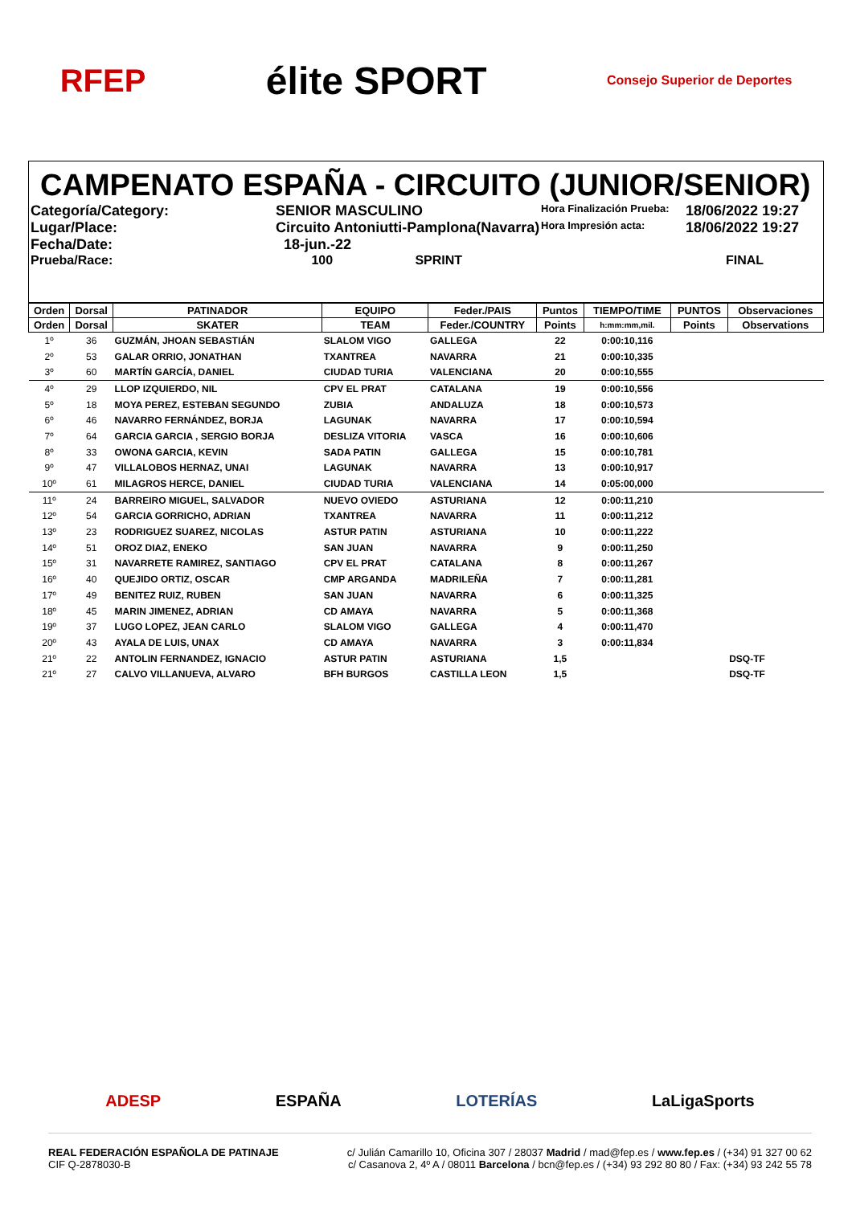RFEP élite SPORT Consejo Superior de Deportes
CAMPENATO ESPAÑA - CIRCUITO (JUNIOR/SENIOR)
Categoría/Category:
SENIOR MASCULINO
Hora Finalización Prueba:
18/06/2022 19:27
Lugar/Place:
Circuito Antoniutti-Pamplona(Navarra)
Hora Impresión acta:
18/06/2022 19:27
Fecha/Date:
18-jun.-22
Prueba/Race:
100 SPRINT
FINAL
| Orden | Dorsal | PATINADOR | EQUIPO | Feder./PAIS | Puntos | TIEMPO/TIME | PUNTOS | Observaciones |
| --- | --- | --- | --- | --- | --- | --- | --- | --- |
| Orden | Dorsal | SKATER | TEAM | Feder./COUNTRY | Points | h:mm:mm,mil. | Points | Observations |
| 1º | 36 | GUZMÁN, JHOAN SEBASTIÁN | SLALOM VIGO | GALLEGA | 22 | 0:00:10,116 | | |
| 2º | 53 | GALAR ORRIO, JONATHAN | TXANTREA | NAVARRA | 21 | 0:00:10,335 | | |
| 3º | 60 | MARTÍN GARCÍA, DANIEL | CIUDAD TURIA | VALENCIANA | 20 | 0:00:10,555 | | |
| 4º | 29 | LLOP IZQUIERDO, NIL | CPV EL PRAT | CATALANA | 19 | 0:00:10,556 | | |
| 5º | 18 | MOYA PEREZ, ESTEBAN SEGUNDO | ZUBIA | ANDALUZA | 18 | 0:00:10,573 | | |
| 6º | 46 | NAVARRO FERNÁNDEZ, BORJA | LAGUNAK | NAVARRA | 17 | 0:00:10,594 | | |
| 7º | 64 | GARCIA GARCIA , SERGIO BORJA | DESLIZA VITORIA | VASCA | 16 | 0:00:10,606 | | |
| 8º | 33 | OWONA GARCIA, KEVIN | SADA PATIN | GALLEGA | 15 | 0:00:10,781 | | |
| 9º | 47 | VILLALOBOS HERNAZ, UNAI | LAGUNAK | NAVARRA | 13 | 0:00:10,917 | | |
| 10º | 61 | MILAGROS HERCE, DANIEL | CIUDAD TURIA | VALENCIANA | 14 | 0:05:00,000 | | |
| 11º | 24 | BARREIRO MIGUEL, SALVADOR | NUEVO OVIEDO | ASTURIANA | 12 | 0:00:11,210 | | |
| 12º | 54 | GARCIA GORRICHO, ADRIAN | TXANTREA | NAVARRA | 11 | 0:00:11,212 | | |
| 13º | 23 | RODRIGUEZ SUAREZ, NICOLAS | ASTUR PATIN | ASTURIANA | 10 | 0:00:11,222 | | |
| 14º | 51 | OROZ DIAZ, ENEKO | SAN JUAN | NAVARRA | 9 | 0:00:11,250 | | |
| 15º | 31 | NAVARRETE RAMIREZ, SANTIAGO | CPV EL PRAT | CATALANA | 8 | 0:00:11,267 | | |
| 16º | 40 | QUEJIDO ORTIZ, OSCAR | CMP ARGANDA | MADRILEÑA | 7 | 0:00:11,281 | | |
| 17º | 49 | BENITEZ RUIZ, RUBEN | SAN JUAN | NAVARRA | 6 | 0:00:11,325 | | |
| 18º | 45 | MARIN JIMENEZ, ADRIAN | CD AMAYA | NAVARRA | 5 | 0:00:11,368 | | |
| 19º | 37 | LUGO LOPEZ, JEAN CARLO | SLALOM VIGO | GALLEGA | 4 | 0:00:11,470 | | |
| 20º | 43 | AYALA DE LUIS, UNAX | CD AMAYA | NAVARRA | 3 | 0:00:11,834 | | |
| 21º | 22 | ANTOLIN FERNANDEZ, IGNACIO | ASTUR PATIN | ASTURIANA | 1,5 | | | DSQ-TF |
| 21º | 27 | CALVO VILLANUEVA, ALVARO | BFH BURGOS | CASTILLA LEON | 1,5 | | | DSQ-TF |
ADESP ESPAÑA LOTERÍAS LaLigaSports
REAL FEDERACIÓN ESPAÑOLA DE PATINAJE
CIF Q-2878030-B
c/ Julián Camarillo 10, Oficina 307 / 28037 Madrid / mad@fep.es / www.fep.es / (+34) 91 327 00 62
c/ Casanova 2, 4º A / 08011 Barcelona / bcn@fep.es / (+34) 93 292 80 80 / Fax: (+34) 93 242 55 78